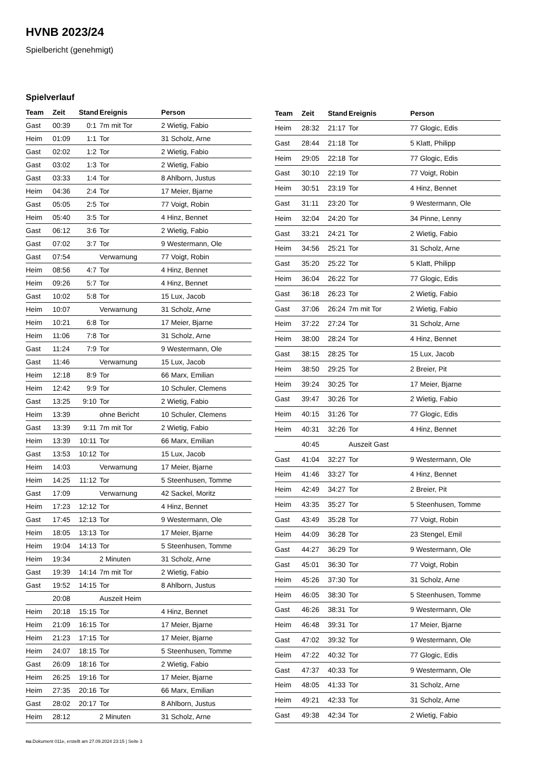HVNB 2023/24
Spielbericht (genehmigt)
Spielverlauf
| Team | Zeit | Stand | Ereignis | Person |
| --- | --- | --- | --- | --- |
| Gast | 00:39 | 0:1 | 7m mit Tor | 2 Wietig, Fabio |
| Heim | 01:09 | 1:1 | Tor | 31 Scholz, Arne |
| Gast | 02:02 | 1:2 | Tor | 2 Wietig, Fabio |
| Gast | 03:02 | 1:3 | Tor | 2 Wietig, Fabio |
| Gast | 03:33 | 1:4 | Tor | 8 Ahlborn, Justus |
| Heim | 04:36 | 2:4 | Tor | 17 Meier, Bjarne |
| Gast | 05:05 | 2:5 | Tor | 77 Voigt, Robin |
| Heim | 05:40 | 3:5 | Tor | 4 Hinz, Bennet |
| Gast | 06:12 | 3:6 | Tor | 2 Wietig, Fabio |
| Gast | 07:02 | 3:7 | Tor | 9 Westermann, Ole |
| Gast | 07:54 | | Verwarnung | 77 Voigt, Robin |
| Heim | 08:56 | 4:7 | Tor | 4 Hinz, Bennet |
| Heim | 09:26 | 5:7 | Tor | 4 Hinz, Bennet |
| Gast | 10:02 | 5:8 | Tor | 15 Lux, Jacob |
| Heim | 10:07 | | Verwarnung | 31 Scholz, Arne |
| Heim | 10:21 | 6:8 | Tor | 17 Meier, Bjarne |
| Heim | 11:06 | 7:8 | Tor | 31 Scholz, Arne |
| Gast | 11:24 | 7:9 | Tor | 9 Westermann, Ole |
| Gast | 11:46 | | Verwarnung | 15 Lux, Jacob |
| Heim | 12:18 | 8:9 | Tor | 66 Marx, Emilian |
| Heim | 12:42 | 9:9 | Tor | 10 Schuler, Clemens |
| Gast | 13:25 | 9:10 | Tor | 2 Wietig, Fabio |
| Heim | 13:39 | | ohne Bericht | 10 Schuler, Clemens |
| Gast | 13:39 | 9:11 | 7m mit Tor | 2 Wietig, Fabio |
| Heim | 13:39 | 10:11 | Tor | 66 Marx, Emilian |
| Gast | 13:53 | 10:12 | Tor | 15 Lux, Jacob |
| Heim | 14:03 | | Verwarnung | 17 Meier, Bjarne |
| Heim | 14:25 | 11:12 | Tor | 5 Steenhusen, Tomme |
| Gast | 17:09 | | Verwarnung | 42 Sackel, Moritz |
| Heim | 17:23 | 12:12 | Tor | 4 Hinz, Bennet |
| Gast | 17:45 | 12:13 | Tor | 9 Westermann, Ole |
| Heim | 18:05 | 13:13 | Tor | 17 Meier, Bjarne |
| Heim | 19:04 | 14:13 | Tor | 5 Steenhusen, Tomme |
| Heim | 19:34 | | 2 Minuten | 31 Scholz, Arne |
| Gast | 19:39 | 14:14 | 7m mit Tor | 2 Wietig, Fabio |
| Gast | 19:52 | 14:15 | Tor | 8 Ahlborn, Justus |
| | 20:08 | | Auszeit Heim | |
| Heim | 20:18 | 15:15 | Tor | 4 Hinz, Bennet |
| Heim | 21:09 | 16:15 | Tor | 17 Meier, Bjarne |
| Heim | 21:23 | 17:15 | Tor | 17 Meier, Bjarne |
| Heim | 24:07 | 18:15 | Tor | 5 Steenhusen, Tomme |
| Gast | 26:09 | 18:16 | Tor | 2 Wietig, Fabio |
| Heim | 26:25 | 19:16 | Tor | 17 Meier, Bjarne |
| Heim | 27:35 | 20:16 | Tor | 66 Marx, Emilian |
| Gast | 28:02 | 20:17 | Tor | 8 Ahlborn, Justus |
| Heim | 28:12 | | 2 Minuten | 31 Scholz, Arne |
| Team | Zeit | Stand | Ereignis | Person |
| --- | --- | --- | --- | --- |
| Heim | 28:32 | 21:17 | Tor | 77 Glogic, Edis |
| Gast | 28:44 | 21:18 | Tor | 5 Klatt, Philipp |
| Heim | 29:05 | 22:18 | Tor | 77 Glogic, Edis |
| Gast | 30:10 | 22:19 | Tor | 77 Voigt, Robin |
| Heim | 30:51 | 23:19 | Tor | 4 Hinz, Bennet |
| Gast | 31:11 | 23:20 | Tor | 9 Westermann, Ole |
| Heim | 32:04 | 24:20 | Tor | 34 Pinne, Lenny |
| Gast | 33:21 | 24:21 | Tor | 2 Wietig, Fabio |
| Heim | 34:56 | 25:21 | Tor | 31 Scholz, Arne |
| Gast | 35:20 | 25:22 | Tor | 5 Klatt, Philipp |
| Heim | 36:04 | 26:22 | Tor | 77 Glogic, Edis |
| Gast | 36:18 | 26:23 | Tor | 2 Wietig, Fabio |
| Gast | 37:06 | 26:24 | 7m mit Tor | 2 Wietig, Fabio |
| Heim | 37:22 | 27:24 | Tor | 31 Scholz, Arne |
| Heim | 38:00 | 28:24 | Tor | 4 Hinz, Bennet |
| Gast | 38:15 | 28:25 | Tor | 15 Lux, Jacob |
| Heim | 38:50 | 29:25 | Tor | 2 Breier, Pit |
| Heim | 39:24 | 30:25 | Tor | 17 Meier, Bjarne |
| Gast | 39:47 | 30:26 | Tor | 2 Wietig, Fabio |
| Heim | 40:15 | 31:26 | Tor | 77 Glogic, Edis |
| Heim | 40:31 | 32:26 | Tor | 4 Hinz, Bennet |
| | 40:45 | | Auszeit Gast | |
| Gast | 41:04 | 32:27 | Tor | 9 Westermann, Ole |
| Heim | 41:46 | 33:27 | Tor | 4 Hinz, Bennet |
| Heim | 42:49 | 34:27 | Tor | 2 Breier, Pit |
| Heim | 43:35 | 35:27 | Tor | 5 Steenhusen, Tomme |
| Gast | 43:49 | 35:28 | Tor | 77 Voigt, Robin |
| Heim | 44:09 | 36:28 | Tor | 23 Stengel, Emil |
| Gast | 44:27 | 36:29 | Tor | 9 Westermann, Ole |
| Gast | 45:01 | 36:30 | Tor | 77 Voigt, Robin |
| Heim | 45:26 | 37:30 | Tor | 31 Scholz, Arne |
| Heim | 46:05 | 38:30 | Tor | 5 Steenhusen, Tomme |
| Gast | 46:26 | 38:31 | Tor | 9 Westermann, Ole |
| Heim | 46:48 | 39:31 | Tor | 17 Meier, Bjarne |
| Gast | 47:02 | 39:32 | Tor | 9 Westermann, Ole |
| Heim | 47:22 | 40:32 | Tor | 77 Glogic, Edis |
| Gast | 47:37 | 40:33 | Tor | 9 Westermann, Ole |
| Heim | 48:05 | 41:33 | Tor | 31 Scholz, Arne |
| Heim | 49:21 | 42:33 | Tor | 31 Scholz, Arne |
| Gast | 49:38 | 42:34 | Tor | 2 Wietig, Fabio |
nu.Dokument 011e, erstellt am 27.09.2024 23:15 | Seite 3